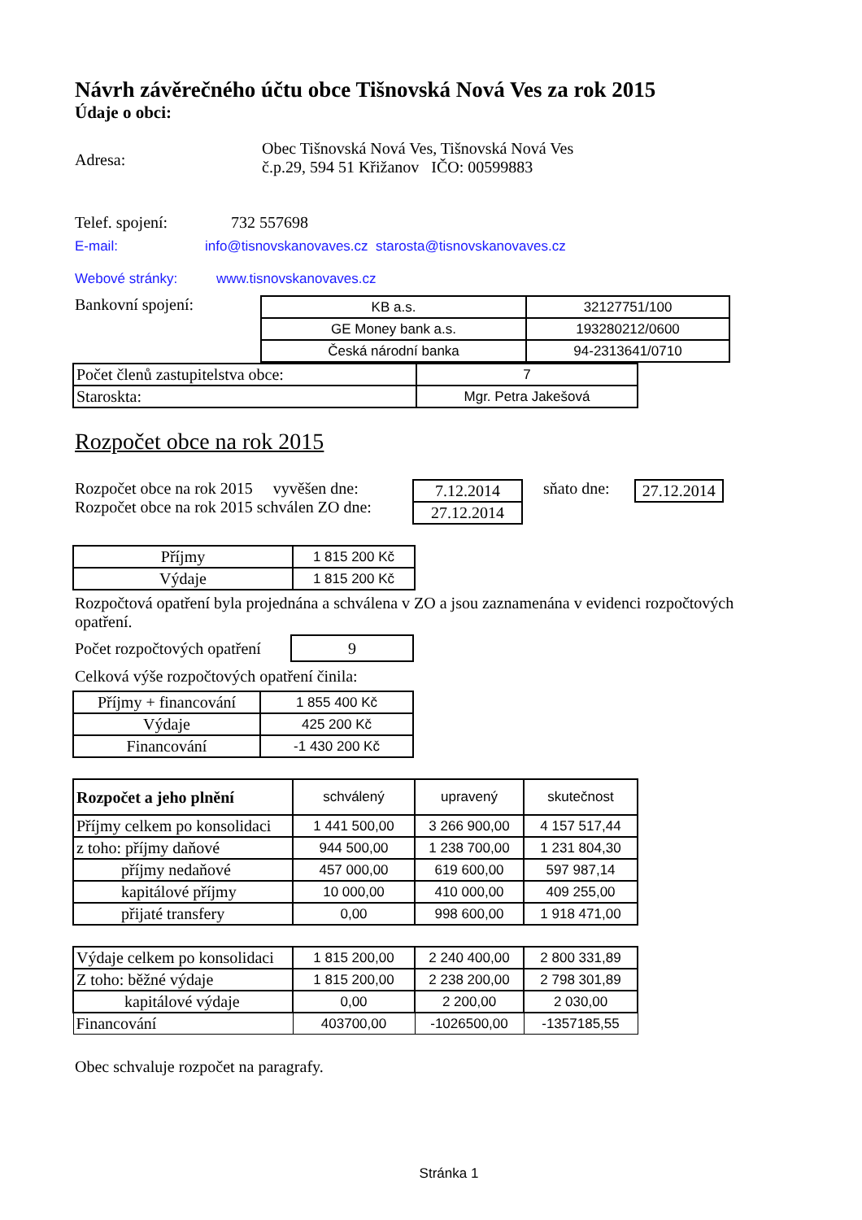Návrh závěrečného účtu obce Tišnovská Nová Ves za rok 2015
Údaje o obci:
Adresa:
Obec Tišnovská Nová Ves, Tišnovská Nová Ves
č.p.29, 594 51 Křižanov IČO: 00599883
Telef. spojení: 732 557698
E-mail: info@tisnovskanovaves.cz starosta@tisnovskanovaves.cz
Webové stránky: www.tisnovskanovaves.cz
Bankovní spojení:
| KB a.s. | 32127751/100 |
| GE Money bank a.s. | 193280212/0600 |
| Česká národní banka | 94-2313641/0710 |
| Počet členů zastupitelstva obce: | 7 |
| Staroskta: | Mgr. Petra Jakešová |
Rozpočet obce na rok 2015
Rozpočet obce na rok 2015 vyvěšen dne:
Rozpočet obce na rok 2015 schválen ZO dne:
| 7.12.2014 |
| 27.12.2014 |
sňato dne:
| 27.12.2014 |
| Příjmy | 1 815 200 Kč |
| Výdaje | 1 815 200 Kč |
Rozpočtová opatření byla projednána a schválena v ZO a jsou zaznamenána v evidenci rozpočtových opatření.
Počet rozpočtových opatření
| 9 |
Celková výše rozpočtových opatření činila:
| Příjmy + financování | 1 855 400 Kč |
| Výdaje | 425 200 Kč |
| Financování | -1 430 200 Kč |
| Rozpočet a jeho plnění | schválený | upravený | skutečnost |
| Příjmy celkem po konsolidaci | 1 441 500,00 | 3 266 900,00 | 4 157 517,44 |
| z toho: příjmy daňové | 944 500,00 | 1 238 700,00 | 1 231 804,30 |
| příjmy nedaňové | 457 000,00 | 619 600,00 | 597 987,14 |
| kapitálové příjmy | 10 000,00 | 410 000,00 | 409 255,00 |
| přijaté transfery | 0,00 | 998 600,00 | 1 918 471,00 |
| Výdaje celkem po konsolidaci | 1 815 200,00 | 2 240 400,00 | 2 800 331,89 |
| Z toho: běžné výdaje | 1 815 200,00 | 2 238 200,00 | 2 798 301,89 |
| kapitálové výdaje | 0,00 | 2 200,00 | 2 030,00 |
| Financování | 403700,00 | -1026500,00 | -1357185,55 |
Obec schvaluje rozpočet na paragrafy.
Stránka 1